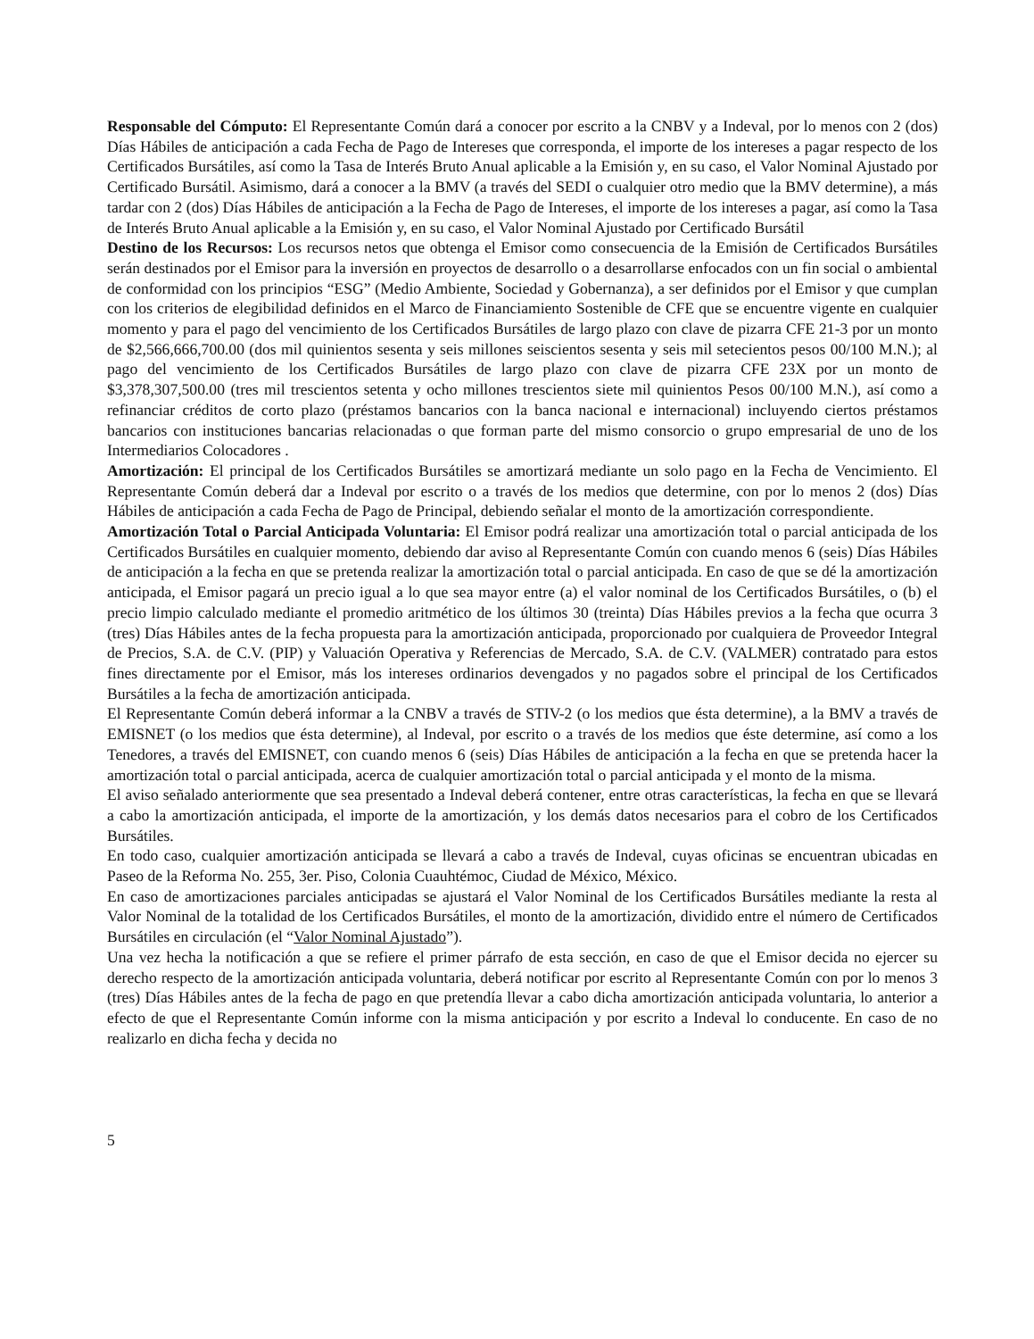Responsable del Cómputo: El Representante Común dará a conocer por escrito a la CNBV y a Indeval, por lo menos con 2 (dos) Días Hábiles de anticipación a cada Fecha de Pago de Intereses que corresponda, el importe de los intereses a pagar respecto de los Certificados Bursátiles, así como la Tasa de Interés Bruto Anual aplicable a la Emisión y, en su caso, el Valor Nominal Ajustado por Certificado Bursátil. Asimismo, dará a conocer a la BMV (a través del SEDI o cualquier otro medio que la BMV determine), a más tardar con 2 (dos) Días Hábiles de anticipación a la Fecha de Pago de Intereses, el importe de los intereses a pagar, así como la Tasa de Interés Bruto Anual aplicable a la Emisión y, en su caso, el Valor Nominal Ajustado por Certificado Bursátil
Destino de los Recursos: Los recursos netos que obtenga el Emisor como consecuencia de la Emisión de Certificados Bursátiles serán destinados por el Emisor para la inversión en proyectos de desarrollo o a desarrollarse enfocados con un fin social o ambiental de conformidad con los principios “ESG” (Medio Ambiente, Sociedad y Gobernanza), a ser definidos por el Emisor y que cumplan con los criterios de elegibilidad definidos en el Marco de Financiamiento Sostenible de CFE que se encuentre vigente en cualquier momento y para el pago del vencimiento de los Certificados Bursátiles de largo plazo con clave de pizarra CFE 21-3 por un monto de $2,566,666,700.00 (dos mil quinientos sesenta y seis millones seiscientos sesenta y seis mil setecientos pesos 00/100 M.N.); al pago del vencimiento de los Certificados Bursátiles de largo plazo con clave de pizarra CFE 23X por un monto de $3,378,307,500.00 (tres mil trescientos setenta y ocho millones trescientos siete mil quinientos Pesos 00/100 M.N.), así como a refinanciar créditos de corto plazo (préstamos bancarios con la banca nacional e internacional) incluyendo ciertos préstamos bancarios con instituciones bancarias relacionadas o que forman parte del mismo consorcio o grupo empresarial de uno de los Intermediarios Colocadores .
Amortización: El principal de los Certificados Bursátiles se amortizará mediante un solo pago en la Fecha de Vencimiento. El Representante Común deberá dar a Indeval por escrito o a través de los medios que determine, con por lo menos 2 (dos) Días Hábiles de anticipación a cada Fecha de Pago de Principal, debiendo señalar el monto de la amortización correspondiente.
Amortización Total o Parcial Anticipada Voluntaria: El Emisor podrá realizar una amortización total o parcial anticipada de los Certificados Bursátiles en cualquier momento, debiendo dar aviso al Representante Común con cuando menos 6 (seis) Días Hábiles de anticipación a la fecha en que se pretenda realizar la amortización total o parcial anticipada. En caso de que se dé la amortización anticipada, el Emisor pagará un precio igual a lo que sea mayor entre (a) el valor nominal de los Certificados Bursátiles, o (b) el precio limpio calculado mediante el promedio aritmético de los últimos 30 (treinta) Días Hábiles previos a la fecha que ocurra 3 (tres) Días Hábiles antes de la fecha propuesta para la amortización anticipada, proporcionado por cualquiera de Proveedor Integral de Precios, S.A. de C.V. (PIP) y Valuación Operativa y Referencias de Mercado, S.A. de C.V. (VALMER) contratado para estos fines directamente por el Emisor, más los intereses ordinarios devengados y no pagados sobre el principal de los Certificados Bursátiles a la fecha de amortización anticipada.
El Representante Común deberá informar a la CNBV a través de STIV-2 (o los medios que ésta determine), a la BMV a través de EMISNET (o los medios que ésta determine), al Indeval, por escrito o a través de los medios que éste determine, así como a los Tenedores, a través del EMISNET, con cuando menos 6 (seis) Días Hábiles de anticipación a la fecha en que se pretenda hacer la amortización total o parcial anticipada, acerca de cualquier amortización total o parcial anticipada y el monto de la misma.
El aviso señalado anteriormente que sea presentado a Indeval deberá contener, entre otras características, la fecha en que se llevará a cabo la amortización anticipada, el importe de la amortización, y los demás datos necesarios para el cobro de los Certificados Bursátiles.
En todo caso, cualquier amortización anticipada se llevará a cabo a través de Indeval, cuyas oficinas se encuentran ubicadas en Paseo de la Reforma No. 255, 3er. Piso, Colonia Cuauhtémoc, Ciudad de México, México.
En caso de amortizaciones parciales anticipadas se ajustará el Valor Nominal de los Certificados Bursátiles mediante la resta al Valor Nominal de la totalidad de los Certificados Bursátiles, el monto de la amortización, dividido entre el número de Certificados Bursátiles en circulación (el “Valor Nominal Ajustado”).
Una vez hecha la notificación a que se refiere el primer párrafo de esta sección, en caso de que el Emisor decida no ejercer su derecho respecto de la amortización anticipada voluntaria, deberá notificar por escrito al Representante Común con por lo menos 3 (tres) Días Hábiles antes de la fecha de pago en que pretendía llevar a cabo dicha amortización anticipada voluntaria, lo anterior a efecto de que el Representante Común informe con la misma anticipación y por escrito a Indeval lo conducente. En caso de no realizarlo en dicha fecha y decida no
5